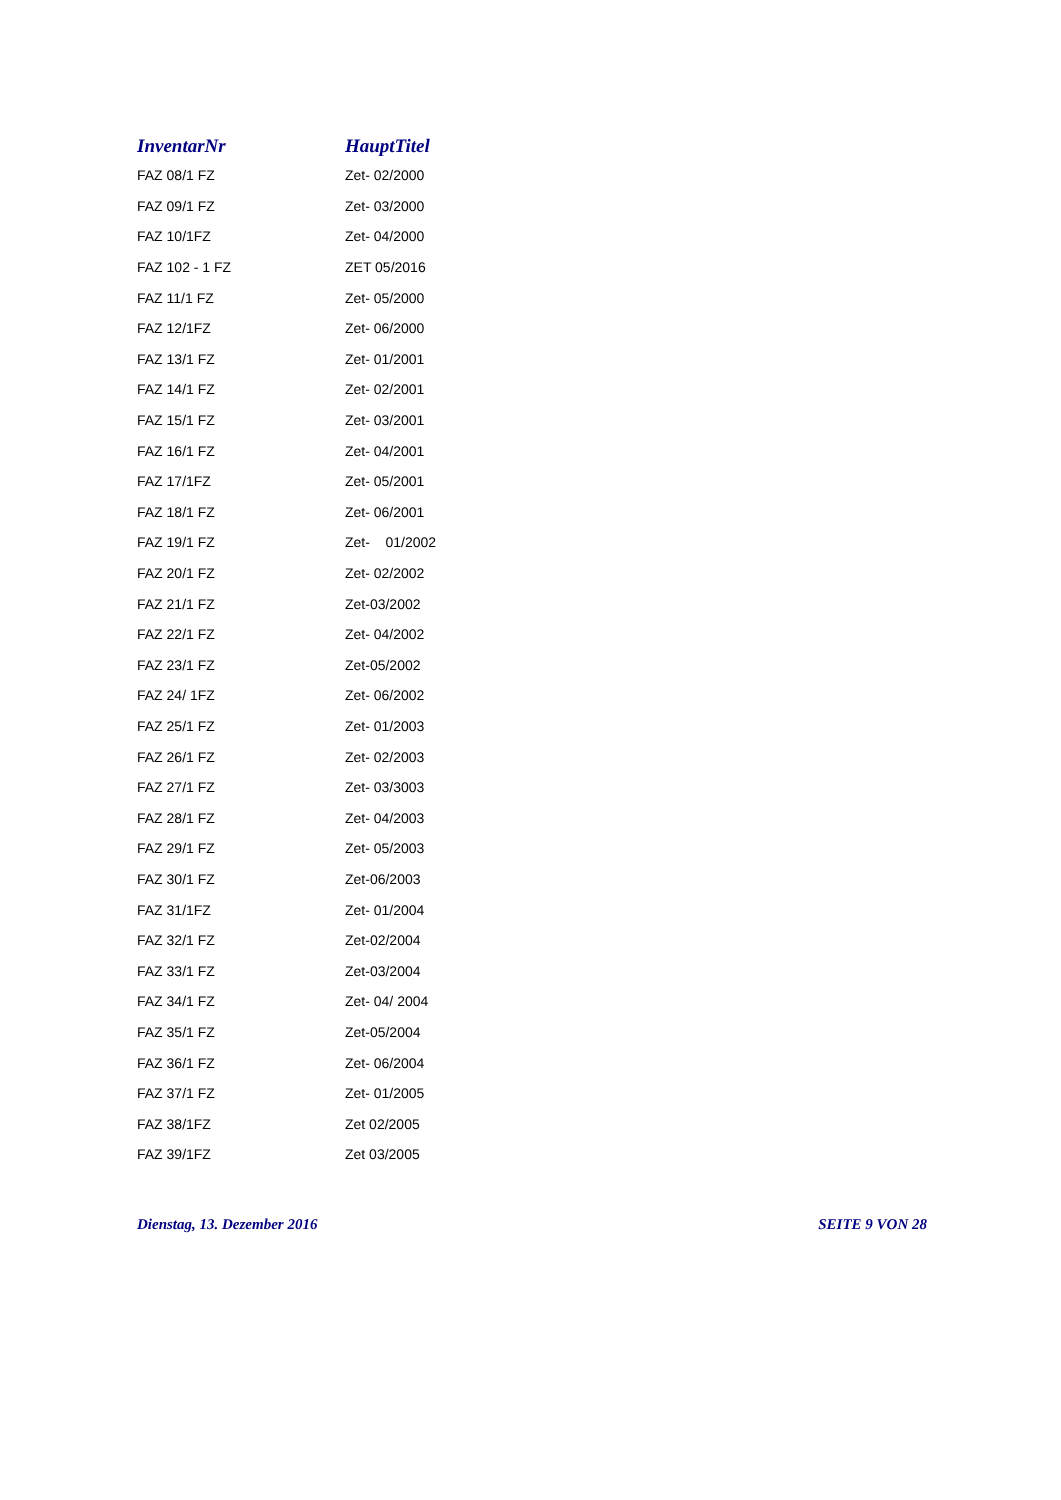| InventarNr | HauptTitel |
| --- | --- |
| FAZ 08/1 FZ | Zet- 02/2000 |
| FAZ 09/1 FZ | Zet- 03/2000 |
| FAZ 10/1FZ | Zet- 04/2000 |
| FAZ 102 - 1 FZ | ZET 05/2016 |
| FAZ 11/1 FZ | Zet- 05/2000 |
| FAZ 12/1FZ | Zet- 06/2000 |
| FAZ 13/1 FZ | Zet- 01/2001 |
| FAZ 14/1 FZ | Zet- 02/2001 |
| FAZ 15/1 FZ | Zet- 03/2001 |
| FAZ 16/1 FZ | Zet- 04/2001 |
| FAZ 17/1FZ | Zet- 05/2001 |
| FAZ 18/1 FZ | Zet- 06/2001 |
| FAZ 19/1 FZ | Zet- 01/2002 |
| FAZ 20/1 FZ | Zet- 02/2002 |
| FAZ 21/1 FZ | Zet-03/2002 |
| FAZ 22/1 FZ | Zet- 04/2002 |
| FAZ 23/1 FZ | Zet-05/2002 |
| FAZ 24/ 1FZ | Zet- 06/2002 |
| FAZ 25/1 FZ | Zet- 01/2003 |
| FAZ 26/1 FZ | Zet- 02/2003 |
| FAZ 27/1 FZ | Zet- 03/3003 |
| FAZ 28/1 FZ | Zet- 04/2003 |
| FAZ 29/1 FZ | Zet- 05/2003 |
| FAZ 30/1 FZ | Zet-06/2003 |
| FAZ 31/1FZ | Zet- 01/2004 |
| FAZ 32/1 FZ | Zet-02/2004 |
| FAZ 33/1 FZ | Zet-03/2004 |
| FAZ 34/1 FZ | Zet- 04/ 2004 |
| FAZ 35/1 FZ | Zet-05/2004 |
| FAZ 36/1 FZ | Zet- 06/2004 |
| FAZ 37/1 FZ | Zet- 01/2005 |
| FAZ 38/1FZ | Zet 02/2005 |
| FAZ 39/1FZ | Zet 03/2005 |
Dienstag, 13. Dezember 2016 SEITE 9 VON 28